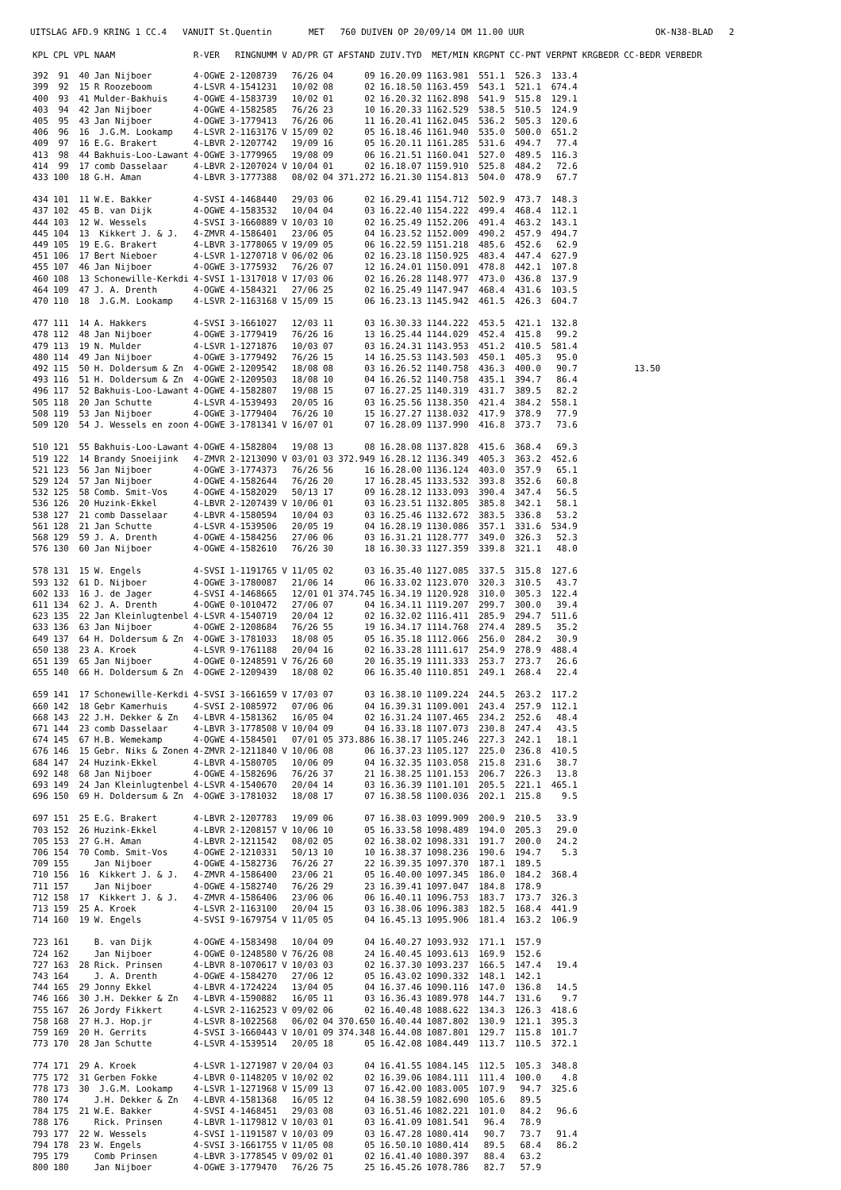UITSLAG AFD.9 KRING 1 CC.4 VANUIT St.Quentin MET 760 DUIVEN OP 20/09/14 OM 11.00 UUR OK-N38-BLAD 2
| KPL | CPL | VPL | NAAM | R-VER | RINGNUMM | V | AD/PR | GT | AFSTAND | ZUIV.TYD | MET/MIN | KRGPNT | CC-PNT | VERPNT | KRGBEDR | CC-BEDR | VERBEDR |
| --- | --- | --- | --- | --- | --- | --- | --- | --- | --- | --- | --- | --- | --- | --- | --- | --- | --- |
| 392 | 91 | 40 | Jan Nijboer | 4-OGWE | 2-1208739 | | 76/26 | 04 | 09 | 16.20.09 | 1163.981 | 551.1 | 526.3 | 133.4 | | | |
| 399 | 92 | 15 | R Roozeboom | 4-LSVR | 4-1541231 | | 10/02 | 08 | 02 | 16.18.50 | 1163.459 | 543.1 | 521.1 | 674.4 | | | |
| 400 | 93 | 41 | Mulder-Bakhuis | 4-OGWE | 4-1583739 | | 10/02 | 01 | 02 | 16.20.32 | 1162.898 | 541.9 | 515.8 | 129.1 | | | |
| 403 | 94 | 42 | Jan Nijboer | 4-OGWE | 4-1582585 | | 76/26 | 23 | 10 | 16.20.33 | 1162.529 | 538.5 | 510.5 | 124.9 | | | |
| 405 | 95 | 43 | Jan Nijboer | 4-OGWE | 3-1779413 | | 76/26 | 06 | 11 | 16.20.41 | 1162.045 | 536.2 | 505.3 | 120.6 | | | |
| 406 | 96 | 16 | J.G.M. Lookamp | 4-LSVR | 2-1163176 | V | 15/09 | 02 | 05 | 16.18.46 | 1161.940 | 535.0 | 500.0 | 651.2 | | | |
| 409 | 97 | 16 | E.G. Brakert | 4-LBVR | 2-1207742 | | 19/09 | 16 | 05 | 16.20.11 | 1161.285 | 531.6 | 494.7 | 77.4 | | | |
| 413 | 98 | 44 | Bakhuis-Loo-Lawant | 4-OGWE | 3-1779965 | | 19/08 | 09 | 06 | 16.21.51 | 1160.041 | 527.0 | 489.5 | 116.3 | | | |
| 414 | 99 | 17 | comb Dasselaar | 4-LBVR | 2-1207024 | V | 10/04 | 01 | 02 | 16.18.07 | 1159.910 | 525.8 | 484.2 | 72.6 | | | |
| 433 | 100 | 18 | G.H. Aman | 4-LBVR | 3-1777388 | | 08/02 | 04 | 371.272 | 16.21.30 | 1154.813 | 504.0 | 478.9 | 67.7 | | | |
| 434 | 101 | 11 | W.E. Bakker | 4-SVSI | 4-1468440 | | 29/03 | 06 | 02 | 16.29.41 | 1154.712 | 502.9 | 473.7 | 148.3 | | | |
| 437 | 102 | 45 | B. van Dijk | 4-OGWE | 4-1583532 | | 10/04 | 04 | 03 | 16.22.40 | 1154.222 | 499.4 | 468.4 | 112.1 | | | |
| 444 | 103 | 12 | W. Wessels | 4-SVSI | 3-1660889 | V | 10/03 | 10 | 02 | 16.25.49 | 1152.206 | 491.4 | 463.2 | 143.1 | | | |
| 445 | 104 | 13 | Kikkert J. & J. | 4-ZMVR | 4-1586401 | | 23/06 | 05 | 04 | 16.23.52 | 1152.009 | 490.2 | 457.9 | 494.7 | | | |
| 449 | 105 | 19 | E.G. Brakert | 4-LBVR | 3-1778065 | V | 19/09 | 05 | 06 | 16.22.59 | 1151.218 | 485.6 | 452.6 | 62.9 | | | |
| 451 | 106 | 17 | Bert Nieboer | 4-LSVR | 1-1270718 | V | 06/02 | 06 | 02 | 16.23.18 | 1150.925 | 483.4 | 447.4 | 627.9 | | | |
| 455 | 107 | 46 | Jan Nijboer | 4-OGWE | 3-1775932 | | 76/26 | 07 | 12 | 16.24.01 | 1150.091 | 478.8 | 442.1 | 107.8 | | | |
| 460 | 108 | 13 | Schonewille-Kerkdi | 4-SVSI | 1-1317018 | V | 17/03 | 06 | 02 | 16.26.28 | 1148.977 | 473.0 | 436.8 | 137.9 | | | |
| 464 | 109 | 47 | J. A. Drenth | 4-OGWE | 4-1584321 | | 27/06 | 25 | 02 | 16.25.49 | 1147.947 | 468.4 | 431.6 | 103.5 | | | |
| 470 | 110 | 18 | J.G.M. Lookamp | 4-LSVR | 2-1163168 | V | 15/09 | 15 | 06 | 16.23.13 | 1145.942 | 461.5 | 426.3 | 604.7 | | | |
| 477 | 111 | 14 | A. Hakkers | 4-SVSI | 3-1661027 | | 12/03 | 11 | 03 | 16.30.33 | 1144.222 | 453.5 | 421.1 | 132.8 | | | |
| 478 | 112 | 48 | Jan Nijboer | 4-OGWE | 3-1779419 | | 76/26 | 16 | 13 | 16.25.44 | 1144.029 | 452.4 | 415.8 | 99.2 | | | |
| 479 | 113 | 19 | N. Mulder | 4-LSVR | 1-1271876 | | 10/03 | 07 | 03 | 16.24.31 | 1143.953 | 451.2 | 410.5 | 581.4 | | | |
| 480 | 114 | 49 | Jan Nijboer | 4-OGWE | 3-1779492 | | 76/26 | 15 | 14 | 16.25.53 | 1143.503 | 450.1 | 405.3 | 95.0 | | | |
| 492 | 115 | 50 | H. Doldersum & Zn | 4-OGWE | 2-1209542 | | 18/08 | 08 | 03 | 16.26.52 | 1140.758 | 436.3 | 400.0 | 90.7 | | 13.50 | |
| 493 | 116 | 51 | H. Doldersum & Zn | 4-OGWE | 2-1209503 | | 18/08 | 10 | 04 | 16.26.52 | 1140.758 | 435.1 | 394.7 | 86.4 | | | |
| 496 | 117 | 52 | Bakhuis-Loo-Lawant | 4-OGWE | 4-1582807 | | 19/08 | 15 | 07 | 16.27.25 | 1140.319 | 431.7 | 389.5 | 82.2 | | | |
| 505 | 118 | 20 | Jan Schutte | 4-LSVR | 4-1539493 | | 20/05 | 16 | 03 | 16.25.56 | 1138.350 | 421.4 | 384.2 | 558.1 | | | |
| 508 | 119 | 53 | Jan Nijboer | 4-OGWE | 3-1779404 | | 76/26 | 10 | 15 | 16.27.27 | 1138.032 | 417.9 | 378.9 | 77.9 | | | |
| 509 | 120 | 54 | J. Wessels en zoon | 4-OGWE | 3-1781341 | V | 16/07 | 01 | 07 | 16.28.09 | 1137.990 | 416.8 | 373.7 | 73.6 | | | |
| 510 | 121 | 55 | Bakhuis-Loo-Lawant | 4-OGWE | 4-1582804 | | 19/08 | 13 | 08 | 16.28.08 | 1137.828 | 415.6 | 368.4 | 69.3 | | | |
| 519 | 122 | 14 | Brandy Snoeijink | 4-ZMVR | 2-1213090 | V | 03/01 | 03 | 372.949 | 16.28.12 | 1136.349 | 405.3 | 363.2 | 452.6 | | | |
| 521 | 123 | 56 | Jan Nijboer | 4-OGWE | 3-1774373 | | 76/26 | 56 | 16 | 16.28.00 | 1136.124 | 403.0 | 357.9 | 65.1 | | | |
| 529 | 124 | 57 | Jan Nijboer | 4-OGWE | 4-1582644 | | 76/26 | 20 | 17 | 16.28.45 | 1133.532 | 393.8 | 352.6 | 60.8 | | | |
| 532 | 125 | 58 | Comb. Smit-Vos | 4-OGWE | 4-1582029 | | 50/13 | 17 | 09 | 16.28.12 | 1133.093 | 390.4 | 347.4 | 56.5 | | | |
| 536 | 126 | 20 | Huzink-Ekkel | 4-LBVR | 2-1207439 | V | 10/06 | 01 | 03 | 16.23.51 | 1132.805 | 385.8 | 342.1 | 58.1 | | | |
| 538 | 127 | 21 | comb Dasselaar | 4-LBVR | 4-1580594 | | 10/04 | 03 | 03 | 16.25.46 | 1132.672 | 383.5 | 336.8 | 53.2 | | | |
| 561 | 128 | 21 | Jan Schutte | 4-LSVR | 4-1539506 | | 20/05 | 19 | 04 | 16.28.19 | 1130.086 | 357.1 | 331.6 | 534.9 | | | |
| 568 | 129 | 59 | J. A. Drenth | 4-OGWE | 4-1584256 | | 27/06 | 06 | 03 | 16.31.21 | 1128.777 | 349.0 | 326.3 | 52.3 | | | |
| 576 | 130 | 60 | Jan Nijboer | 4-OGWE | 4-1582610 | | 76/26 | 30 | 18 | 16.30.33 | 1127.359 | 339.8 | 321.1 | 48.0 | | | |
| 578 | 131 | 15 | W. Engels | 4-SVSI | 1-1191765 | V | 11/05 | 02 | 03 | 16.35.40 | 1127.085 | 337.5 | 315.8 | 127.6 | | | |
| 593 | 132 | 61 | D. Nijboer | 4-OGWE | 3-1780087 | | 21/06 | 14 | 06 | 16.33.02 | 1123.070 | 320.3 | 310.5 | 43.7 | | | |
| 602 | 133 | 16 | J. de Jager | 4-SVSI | 4-1468665 | | 12/01 | 01 | 374.745 | 16.34.19 | 1120.928 | 310.0 | 305.3 | 122.4 | | | |
| 611 | 134 | 62 | J. A. Drenth | 4-OGWE | 0-1010472 | | 27/06 | 07 | 04 | 16.34.11 | 1119.207 | 299.7 | 300.0 | 39.4 | | | |
| 623 | 135 | 22 | Jan Kleinlugtenbel | 4-LSVR | 4-1540719 | | 20/04 | 12 | 02 | 16.32.02 | 1116.411 | 285.9 | 294.7 | 511.6 | | | |
| 633 | 136 | 63 | Jan Nijboer | 4-OGWE | 2-1208684 | | 76/26 | 55 | 19 | 16.34.17 | 1114.768 | 274.4 | 289.5 | 35.2 | | | |
| 649 | 137 | 64 | H. Doldersum & Zn | 4-OGWE | 3-1781033 | | 18/08 | 05 | 05 | 16.35.18 | 1112.066 | 256.0 | 284.2 | 30.9 | | | |
| 650 | 138 | 23 | A. Kroek | 4-LSVR | 9-1761188 | | 20/04 | 16 | 02 | 16.33.28 | 1111.617 | 254.9 | 278.9 | 488.4 | | | |
| 651 | 139 | 65 | Jan Nijboer | 4-OGWE | 0-1248591 | V | 76/26 | 60 | 20 | 16.35.19 | 1111.333 | 253.7 | 273.7 | 26.6 | | | |
| 655 | 140 | 66 | H. Doldersum & Zn | 4-OGWE | 2-1209439 | | 18/08 | 02 | 06 | 16.35.40 | 1110.851 | 249.1 | 268.4 | 22.4 | | | |
| 659 | 141 | 17 | Schonewille-Kerkdi | 4-SVSI | 3-1661659 | V | 17/03 | 07 | 03 | 16.38.10 | 1109.224 | 244.5 | 263.2 | 117.2 | | | |
| 660 | 142 | 18 | Gebr Kamerhuis | 4-SVSI | 2-1085972 | | 07/06 | 06 | 04 | 16.39.31 | 1109.001 | 243.4 | 257.9 | 112.1 | | | |
| 668 | 143 | 22 | J.H. Dekker & Zn | 4-LBVR | 4-1581362 | | 16/05 | 04 | 02 | 16.31.24 | 1107.465 | 234.2 | 252.6 | 48.4 | | | |
| 671 | 144 | 23 | comb Dasselaar | 4-LBVR | 3-1778508 | V | 10/04 | 09 | 04 | 16.33.18 | 1107.073 | 230.8 | 247.4 | 43.5 | | | |
| 674 | 145 | 67 | H.B. Wemekamp | 4-OGWE | 4-1584501 | | 07/01 | 05 | 373.886 | 16.38.17 | 1105.246 | 227.3 | 242.1 | 18.1 | | | |
| 676 | 146 | 15 | Gebr. Niks & Zonen | 4-ZMVR | 2-1211840 | V | 10/06 | 08 | 06 | 16.37.23 | 1105.127 | 225.0 | 236.8 | 410.5 | | | |
| 684 | 147 | 24 | Huzink-Ekkel | 4-LBVR | 4-1580705 | | 10/06 | 09 | 04 | 16.32.35 | 1103.058 | 215.8 | 231.6 | 38.7 | | | |
| 692 | 148 | 68 | Jan Nijboer | 4-OGWE | 4-1582696 | | 76/26 | 37 | 21 | 16.38.25 | 1101.153 | 206.7 | 226.3 | 13.8 | | | |
| 693 | 149 | 24 | Jan Kleinlugtenbel | 4-LSVR | 4-1540670 | | 20/04 | 14 | 03 | 16.36.39 | 1101.101 | 205.5 | 221.1 | 465.1 | | | |
| 696 | 150 | 69 | H. Doldersum & Zn | 4-OGWE | 3-1781032 | | 18/08 | 17 | 07 | 16.38.58 | 1100.036 | 202.1 | 215.8 | 9.5 | | | |
| 697 | 151 | 25 | E.G. Brakert | 4-LBVR | 2-1207783 | | 19/09 | 06 | 07 | 16.38.03 | 1099.909 | 200.9 | 210.5 | 33.9 | | | |
| 703 | 152 | 26 | Huzink-Ekkel | 4-LBVR | 2-1208157 | V | 10/06 | 10 | 05 | 16.33.58 | 1098.489 | 194.0 | 205.3 | 29.0 | | | |
| 705 | 153 | 27 | G.H. Aman | 4-LBVR | 2-1211542 | | 08/02 | 05 | 02 | 16.38.02 | 1098.331 | 191.7 | 200.0 | 24.2 | | | |
| 706 | 154 | 70 | Comb. Smit-Vos | 4-OGWE | 2-1210331 | | 50/13 | 10 | 10 | 16.38.37 | 1098.236 | 190.6 | 194.7 | 5.3 | | | |
| 709 | 155 | | Jan Nijboer | 4-OGWE | 4-1582736 | | 76/26 | 27 | 22 | 16.39.35 | 1097.370 | 187.1 | 189.5 | | | | |
| 710 | 156 | 16 | Kikkert J. & J. | 4-ZMVR | 4-1586400 | | 23/06 | 21 | 05 | 16.40.00 | 1097.345 | 186.0 | 184.2 | 368.4 | | | |
| 711 | 157 | | Jan Nijboer | 4-OGWE | 4-1582740 | | 76/26 | 29 | 23 | 16.39.41 | 1097.047 | 184.8 | 178.9 | | | | |
| 712 | 158 | 17 | Kikkert J. & J. | 4-ZMVR | 4-1586406 | | 23/06 | 06 | 06 | 16.40.11 | 1096.753 | 183.7 | 173.7 | 326.3 | | | |
| 713 | 159 | 25 | A. Kroek | 4-LSVR | 2-1163100 | | 20/04 | 15 | 03 | 16.38.06 | 1096.383 | 182.5 | 168.4 | 441.9 | | | |
| 714 | 160 | 19 | W. Engels | 4-SVSI | 9-1679754 | V | 11/05 | 05 | 04 | 16.45.13 | 1095.906 | 181.4 | 163.2 | 106.9 | | | |
| 723 | 161 | | B. van Dijk | 4-OGWE | 4-1583498 | | 10/04 | 09 | 04 | 16.40.27 | 1093.932 | 171.1 | 157.9 | | | | |
| 724 | 162 | | Jan Nijboer | 4-OGWE | 0-1248580 | V | 76/26 | 08 | 24 | 16.40.45 | 1093.613 | 169.9 | 152.6 | | | | |
| 727 | 163 | 28 | Rick. Prinsen | 4-LBVR | 8-1070617 | V | 10/03 | 03 | 02 | 16.37.30 | 1093.237 | 166.5 | 147.4 | 19.4 | | | |
| 743 | 164 | | J. A. Drenth | 4-OGWE | 4-1584270 | | 27/06 | 12 | 05 | 16.43.02 | 1090.332 | 148.1 | 142.1 | | | | |
| 744 | 165 | 29 | Jonny Ekkel | 4-LBVR | 4-1724224 | | 13/04 | 05 | 04 | 16.37.46 | 1090.116 | 147.0 | 136.8 | 14.5 | | | |
| 746 | 166 | 30 | J.H. Dekker & Zn | 4-LBVR | 4-1590882 | | 16/05 | 11 | 03 | 16.36.43 | 1089.978 | 144.7 | 131.6 | 9.7 | | | |
| 755 | 167 | 26 | Jordy Fikkert | 4-LSVR | 2-1162523 | V | 09/02 | 06 | 02 | 16.40.48 | 1088.622 | 134.3 | 126.3 | 418.6 | | | |
| 758 | 168 | 27 | H.J. Hop.jr | 4-LSVR | 8-1022568 | | 06/02 | 04 | 370.650 | 16.40.44 | 1087.802 | 130.9 | 121.1 | 395.3 | | | |
| 759 | 169 | 20 | H. Gerrits | 4-SVSI | 3-1660443 | V | 10/01 | 09 | 374.348 | 16.44.08 | 1087.801 | 129.7 | 115.8 | 101.7 | | | |
| 773 | 170 | 28 | Jan Schutte | 4-LSVR | 4-1539514 | | 20/05 | 18 | 05 | 16.42.08 | 1084.449 | 113.7 | 110.5 | 372.1 | | | |
| 774 | 171 | 29 | A. Kroek | 4-LSVR | 1-1271987 | V | 20/04 | 03 | 04 | 16.41.55 | 1084.145 | 112.5 | 105.3 | 348.8 | | | |
| 775 | 172 | 31 | Gerben Fokke | 4-LBVR | 0-1148205 | V | 10/02 | 02 | 02 | 16.39.06 | 1084.111 | 111.4 | 100.0 | 4.8 | | | |
| 778 | 173 | 30 | J.G.M. Lookamp | 4-LSVR | 1-1271968 | V | 15/09 | 13 | 07 | 16.42.00 | 1083.005 | 107.9 | 94.7 | 325.6 | | | |
| 780 | 174 | | J.H. Dekker & Zn | 4-LBVR | 4-1581368 | | 16/05 | 12 | 04 | 16.38.59 | 1082.690 | 105.6 | 89.5 | | | | |
| 784 | 175 | 21 | W.E. Bakker | 4-SVSI | 4-1468451 | | 29/03 | 08 | 03 | 16.51.46 | 1082.221 | 101.0 | 84.2 | 96.6 | | | |
| 788 | 176 | | Rick. Prinsen | 4-LBVR | 1-1179812 | V | 10/03 | 01 | 03 | 16.41.09 | 1081.541 | 96.4 | 78.9 | | | | |
| 793 | 177 | 22 | W. Wessels | 4-SVSI | 1-1191587 | V | 10/03 | 09 | 03 | 16.47.28 | 1080.414 | 90.7 | 73.7 | 91.4 | | | |
| 794 | 178 | 23 | W. Engels | 4-SVSI | 3-1661755 | V | 11/05 | 08 | 05 | 16.50.10 | 1080.414 | 89.5 | 68.4 | 86.2 | | | |
| 795 | 179 | | Comb Prinsen | 4-LBVR | 3-1778545 | V | 09/02 | 01 | 02 | 16.41.40 | 1080.397 | 88.4 | 63.2 | | | | |
| 800 | 180 | | Jan Nijboer | 4-OGWE | 3-1779470 | | 76/26 | 75 | 25 | 16.45.26 | 1078.786 | 82.7 | 57.9 | | | | |